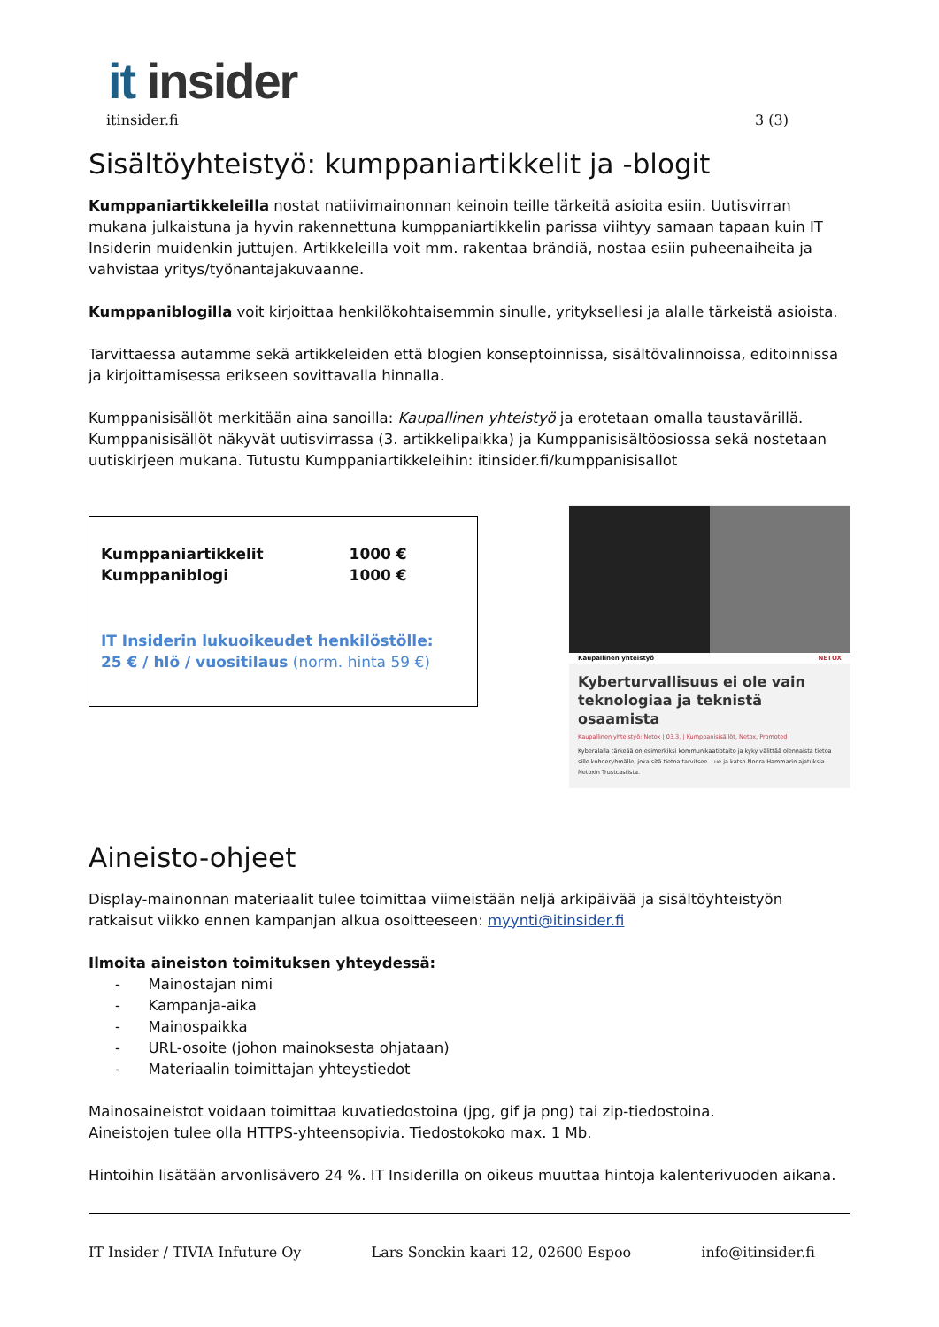it insider
itinsider.fi 3 (3)
Sisältöyhteistyö: kumppaniartikkelit ja -blogit
Kumppaniartikkeleilla nostat natiivimainonnan keinoin teille tärkeitä asioita esiin. Uutisvirran mukana julkaistuna ja hyvin rakennettuna kumppaniartikkelin parissa viihtyy samaan tapaan kuin IT Insiderin muidenkin juttujen. Artikkeleilla voit mm. rakentaa brändiä, nostaa esiin puheenaiheita ja vahvistaa yritys/työnantajakuvaanne.
Kumppaniblogilla voit kirjoittaa henkilökohtaisemmin sinulle, yrityksellesi ja alalle tärkeistä asioista.
Tarvittaessa autamme sekä artikkeleiden että blogien konseptoinnissa, sisältövalinnoissa, editoinnissa ja kirjoittamisessa erikseen sovittavalla hinnalla.
Kumppanisisällöt merkitään aina sanoilla: Kaupallinen yhteistyö ja erotetaan omalla taustavärillä. Kumppanisisällöt näkyvät uutisvirrassa (3. artikkelipaikka) ja Kumppanisisältöosiossa sekä nostetaan uutiskirjeen mukana. Tutustu Kumppaniartikkeleihin: itinsider.fi/kumppanisisallot
| Kumppaniartikkelit | 1000 € |
| Kumppaniblogi | 1000 € |
IT Insiderin lukuoikeudet henkilöstölle:
25 € / hlö / vuositilaus (norm. hinta 59 €)
Kaupallinen yhteistyö NETOX
Kyberturvallisuus ei ole vain teknologiaa ja teknistä osaamista
Kaupallinen yhteistyö: Netox | 03.3. | Kumppanisisällöt, Netox, Promoted
Kyberalalla tärkeää on esimerkiksi kommunikaatiotaito ja kyky välittää olennaista tietoa sille kohderyhmälle, joka sitä tietoa tarvitsee. Lue ja katso Noora Hammarin ajatuksia Netoxin Trustcastista.
Aineisto-ohjeet
Display-mainonnan materiaalit tulee toimittaa viimeistään neljä arkipäivää ja sisältöyhteistyön ratkaisut viikko ennen kampanjan alkua osoitteeseen: myynti@itinsider.fi
Ilmoita aineiston toimituksen yhteydessä:
- Mainostajan nimi
- Kampanja-aika
- Mainospaikka
- URL-osoite (johon mainoksesta ohjataan)
- Materiaalin toimittajan yhteystiedot
Mainosaineistot voidaan toimittaa kuvatiedostoina (jpg, gif ja png) tai zip-tiedostoina.
Aineistojen tulee olla HTTPS-yhteensopivia. Tiedostokoko max. 1 Mb.
Hintoihin lisätään arvonlisävero 24 %. IT Insiderilla on oikeus muuttaa hintoja kalenterivuoden aikana.
IT Insider / TIVIA Infuture Oy Lars Sonckin kaari 12, 02600 Espoo info@itinsider.fi